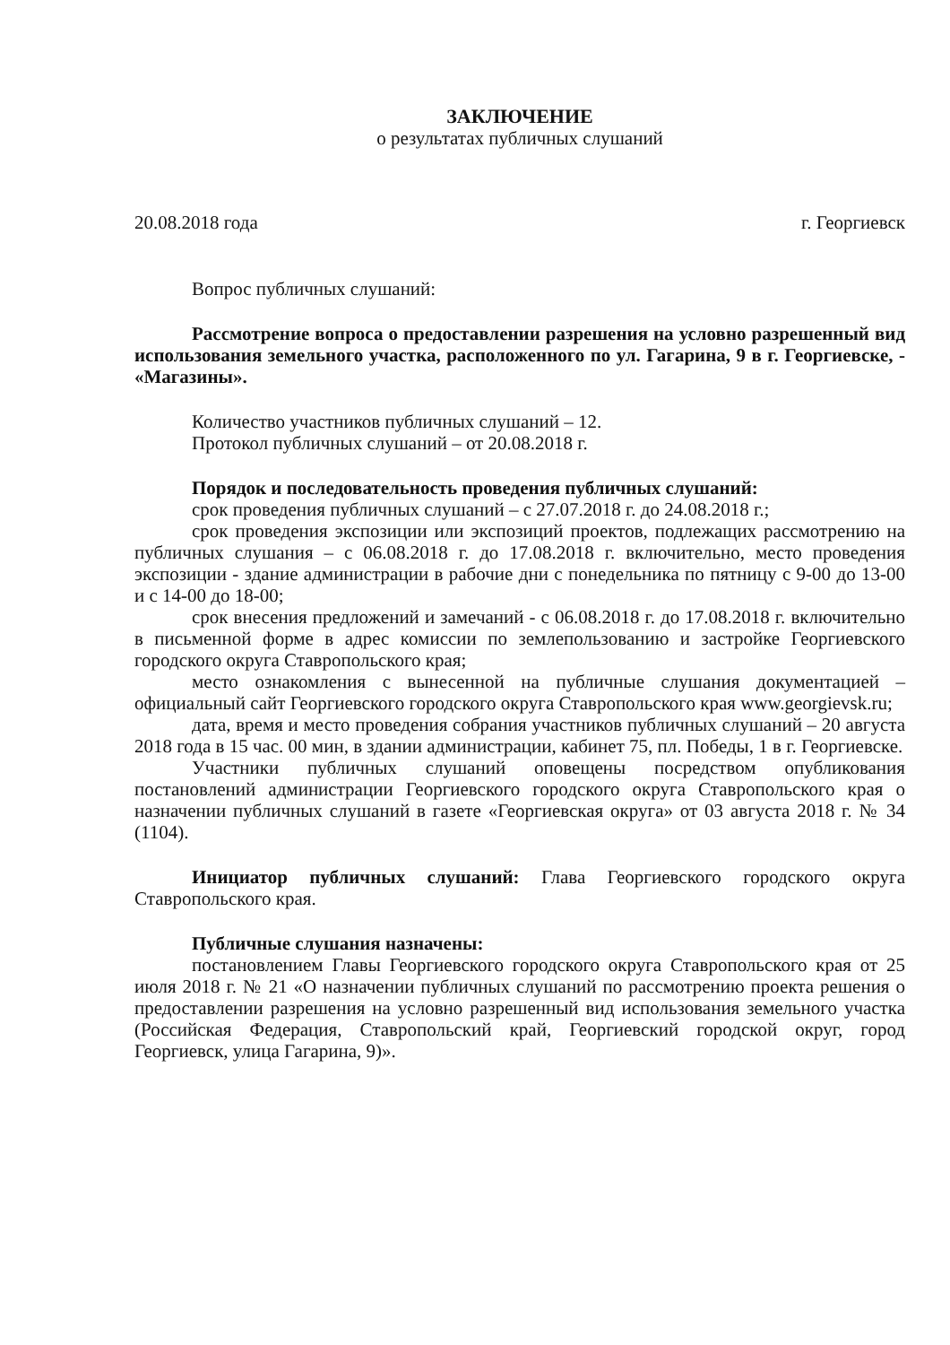ЗАКЛЮЧЕНИЕ
о результатах публичных слушаний
20.08.2018 года г. Георгиевск
Вопрос публичных слушаний:
Рассмотрение вопроса о предоставлении разрешения на условно разрешенный вид использования земельного участка, расположенного по ул. Гагарина, 9 в г. Георгиевске, - «Магазины».
Количество участников публичных слушаний – 12.
Протокол публичных слушаний – от 20.08.2018 г.
Порядок и последовательность проведения публичных слушаний:
срок проведения публичных слушаний – с 27.07.2018 г. до 24.08.2018 г.;
срок проведения экспозиции или экспозиций проектов, подлежащих рассмотрению на публичных слушания – с 06.08.2018 г. до 17.08.2018 г. включительно, место проведения экспозиции - здание администрации в рабочие дни с понедельника по пятницу с 9-00 до 13-00 и с 14-00 до 18-00;
срок внесения предложений и замечаний - с 06.08.2018 г. до 17.08.2018 г. включительно в письменной форме в адрес комиссии по землепользованию и застройке Георгиевского городского округа Ставропольского края;
место ознакомления с вынесенной на публичные слушания документацией – официальный сайт Георгиевского городского округа Ставропольского края www.georgievsk.ru;
дата, время и место проведения собрания участников публичных слушаний – 20 августа 2018 года в 15 час. 00 мин, в здании администрации, кабинет 75, пл. Победы, 1 в г. Георгиевске.
Участники публичных слушаний оповещены посредством опубликования постановлений администрации Георгиевского городского округа Ставропольского края о назначении публичных слушаний в газете «Георгиевская округа» от 03 августа 2018 г. № 34 (1104).
Инициатор публичных слушаний: Глава Георгиевского городского округа Ставропольского края.
Публичные слушания назначены:
постановлением Главы Георгиевского городского округа Ставропольского края от 25 июля 2018 г. № 21 «О назначении публичных слушаний по рассмотрению проекта решения о предоставлении разрешения на условно разрешенный вид использования земельного участка (Российская Федерация, Ставропольский край, Георгиевский городской округ, город Георгиевск, улица Гагарина, 9)».